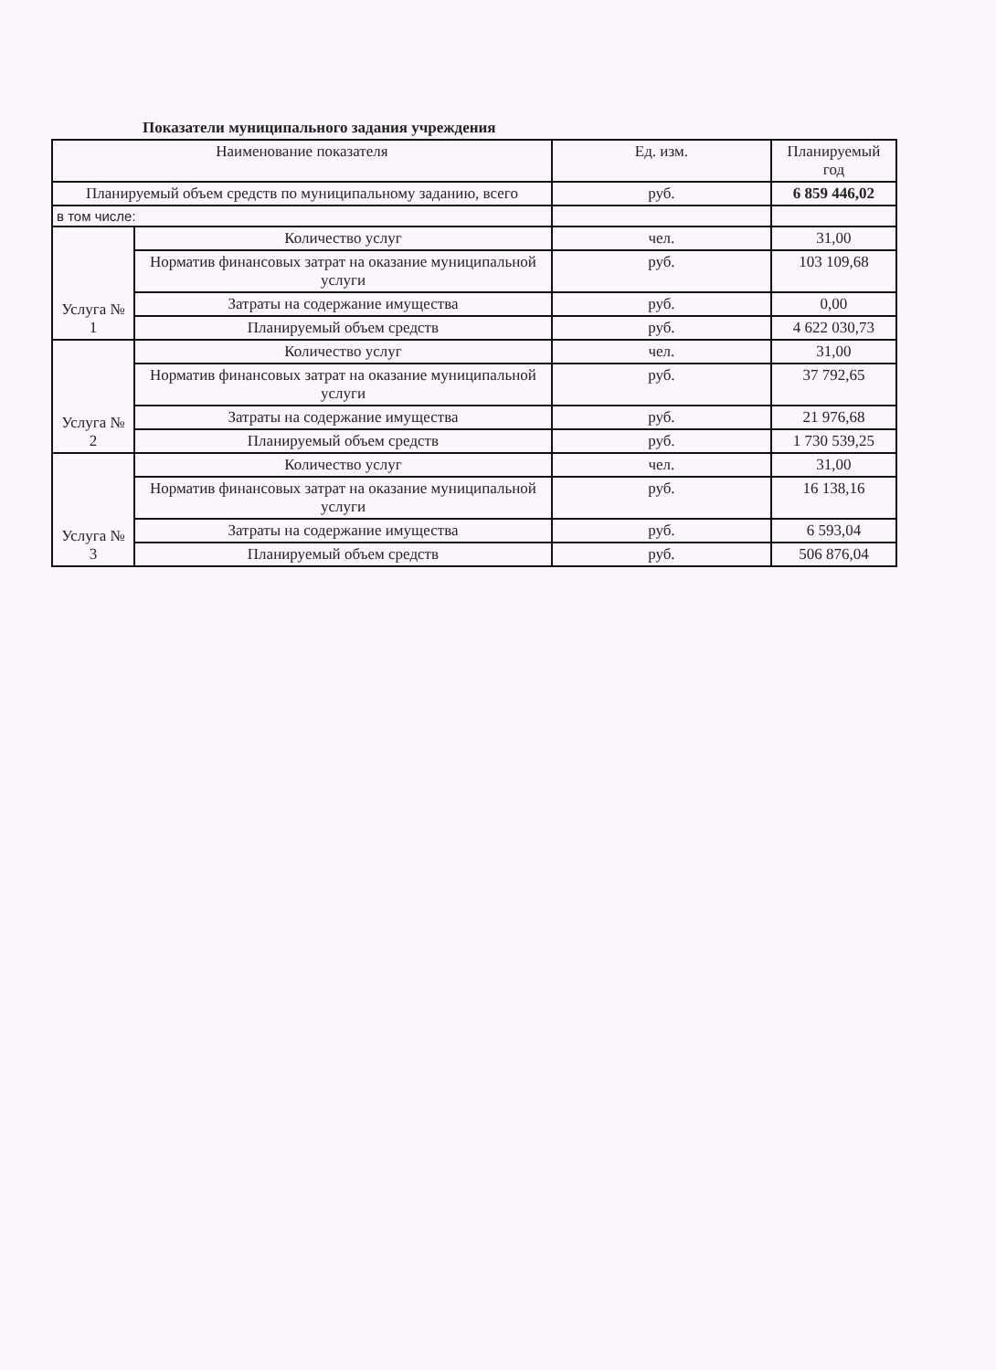Показатели муниципального задания учреждения
| Наименование показателя | | Ед. изм. | Планируемый год |
| --- | --- | --- | --- |
| Планируемый объем средств по муниципальному заданию, всего | | руб. | 6 859 446,02 |
| в том числе: | | | |
| Услуга № 1 | Количество услуг | чел. | 31,00 |
| | Норматив финансовых затрат на оказание муниципальной услуги | руб. | 103 109,68 |
| | Затраты на содержание имущества | руб. | 0,00 |
| | Планируемый объем средств | руб. | 4 622 030,73 |
| Услуга № 2 | Количество услуг | чел. | 31,00 |
| | Норматив финансовых затрат на оказание муниципальной услуги | руб. | 37 792,65 |
| | Затраты на содержание имущества | руб. | 21 976,68 |
| | Планируемый объем средств | руб. | 1 730 539,25 |
| Услуга № 3 | Количество услуг | чел. | 31,00 |
| | Норматив финансовых затрат на оказание муниципальной услуги | руб. | 16 138,16 |
| | Затраты на содержание имущества | руб. | 6 593,04 |
| | Планируемый объем средств | руб. | 506 876,04 |